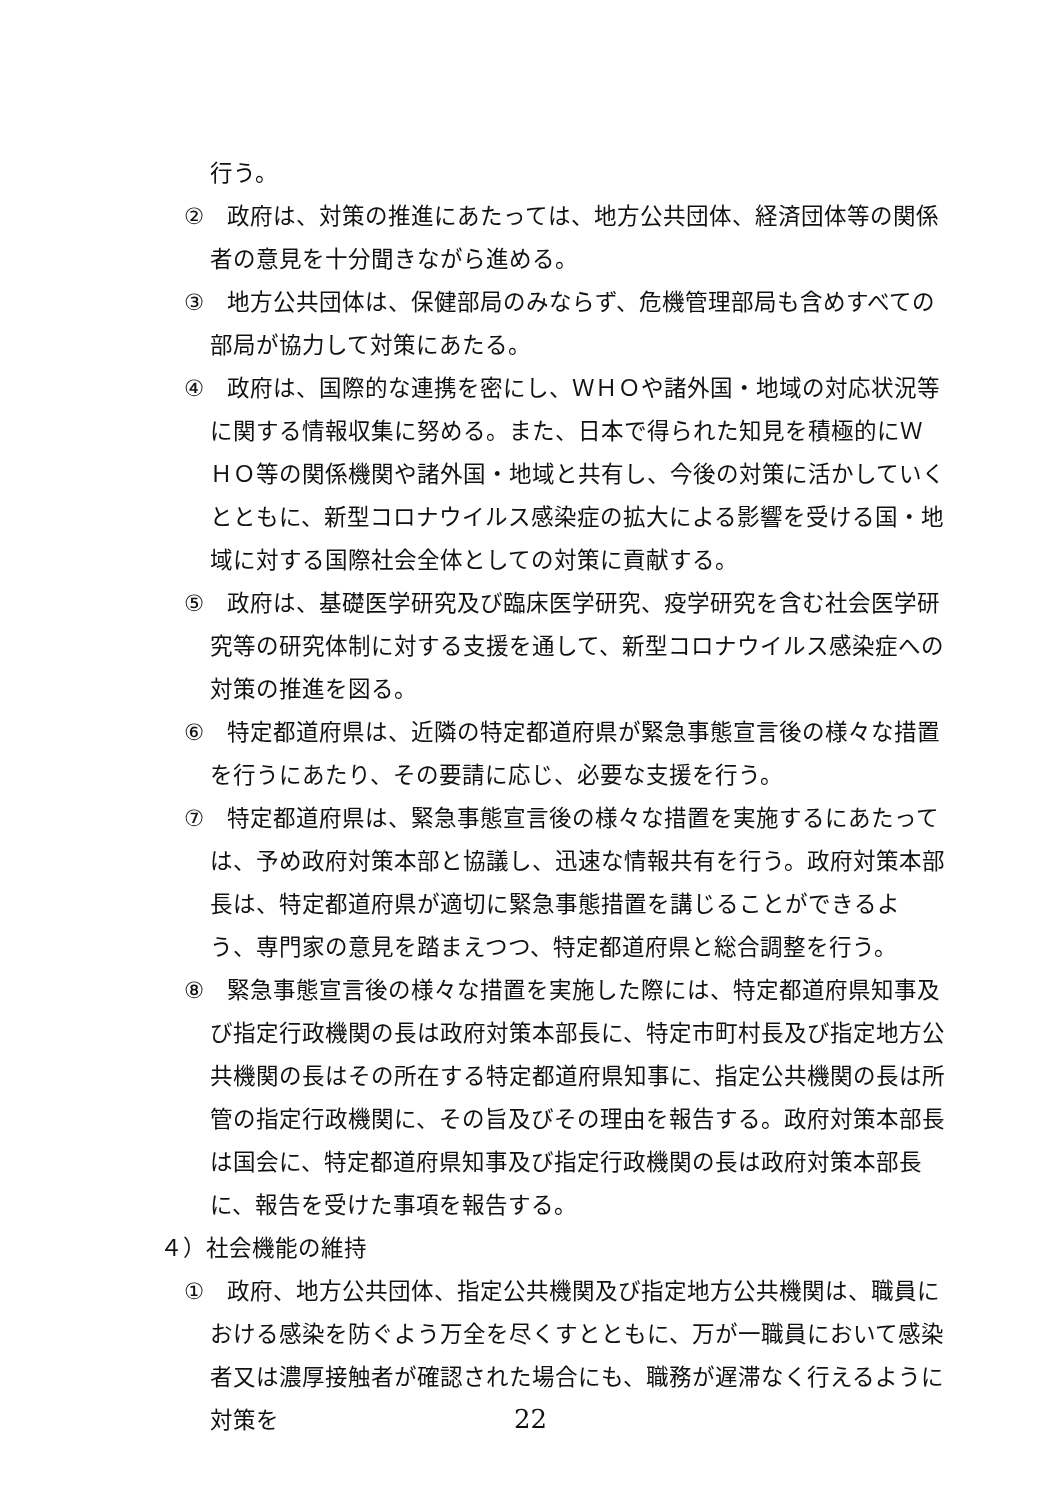行う。
②　政府は、対策の推進にあたっては、地方公共団体、経済団体等の関係者の意見を十分聞きながら進める。
③　地方公共団体は、保健部局のみならず、危機管理部局も含めすべての部局が協力して対策にあたる。
④　政府は、国際的な連携を密にし、ＷＨＯや諸外国・地域の対応状況等に関する情報収集に努める。また、日本で得られた知見を積極的にＷＨＯ等の関係機関や諸外国・地域と共有し、今後の対策に活かしていくとともに、新型コロナウイルス感染症の拡大による影響を受ける国・地域に対する国際社会全体としての対策に貢献する。
⑤　政府は、基礎医学研究及び臨床医学研究、疫学研究を含む社会医学研究等の研究体制に対する支援を通して、新型コロナウイルス感染症への対策の推進を図る。
⑥　特定都道府県は、近隣の特定都道府県が緊急事態宣言後の様々な措置を行うにあたり、その要請に応じ、必要な支援を行う。
⑦　特定都道府県は、緊急事態宣言後の様々な措置を実施するにあたっては、予め政府対策本部と協議し、迅速な情報共有を行う。政府対策本部長は、特定都道府県が適切に緊急事態措置を講じることができるよう、専門家の意見を踏まえつつ、特定都道府県と総合調整を行う。
⑧　緊急事態宣言後の様々な措置を実施した際には、特定都道府県知事及び指定行政機関の長は政府対策本部長に、特定市町村長及び指定地方公共機関の長はその所在する特定都道府県知事に、指定公共機関の長は所管の指定行政機関に、その旨及びその理由を報告する。政府対策本部長は国会に、特定都道府県知事及び指定行政機関の長は政府対策本部長に、報告を受けた事項を報告する。
４）社会機能の維持
①　政府、地方公共団体、指定公共機関及び指定地方公共機関は、職員における感染を防ぐよう万全を尽くすとともに、万が一職員において感染者又は濃厚接触者が確認された場合にも、職務が遅滞なく行えるように対策を
22